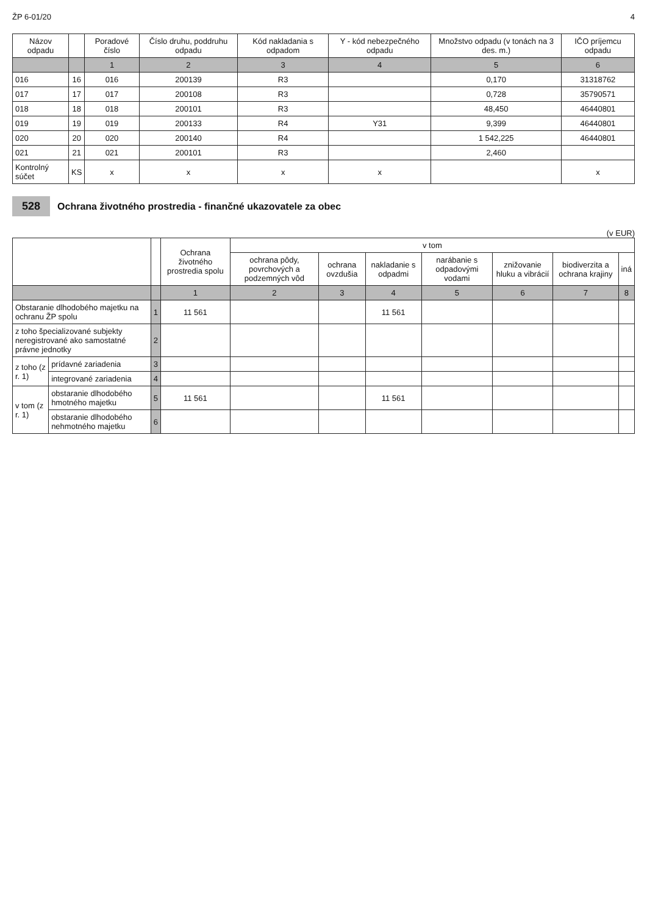ŽP 6-01/20 4
| Názov odpadu | | Poradové číslo | Číslo druhu, poddruhu odpadu | Kód nakladania s odpadom | Y - kód nebezpečného odpadu | Množstvo odpadu (v tonách na 3 des. m.) | IČO príjemcu odpadu |
| --- | --- | --- | --- | --- | --- | --- | --- |
| | | 1 | 2 | 3 | 4 | 5 | 6 |
| 016 | 16 | 016 | 200139 | R3 | | 0,170 | 31318762 |
| 017 | 17 | 017 | 200108 | R3 | | 0,728 | 35790571 |
| 018 | 18 | 018 | 200101 | R3 | | 48,450 | 46440801 |
| 019 | 19 | 019 | 200133 | R4 | Y31 | 9,399 | 46440801 |
| 020 | 20 | 020 | 200140 | R4 | | 1 542,225 | 46440801 |
| 021 | 21 | 021 | 200101 | R3 | | 2,460 | |
| Kontrolný súčet | KS | x | x | x | x | | x |
528 Ochrana životného prostredia - finančné ukazovatele za obec
(v EUR)
| | | | Ochrana životného prostredia spolu | v tom | | | | | | |
| --- | --- | --- | --- | --- | --- | --- | --- | --- | --- | --- |
| | | | | ochrana pôdy, povrchových a podzemných vôd | ochrana ovzdušia | nakladanie s odpadmi | narábanie s odpadovými vodami | znižovanie hluku a vibrácií | biodiverzita a ochrana krajiny | iná |
| | | | 1 | 2 | 3 | 4 | 5 | 6 | 7 | 8 |
| Obstaranie dlhodobého majetku na ochranu ŽP spolu | | 1 | 11 561 | | | 11 561 | | | | |
| z toho špecializované subjekty neregistrované ako samostatné právne jednotky | | 2 | | | | | | | | |
| z toho (z r. 1) | prídavné zariadenia | 3 | | | | | | | | |
| | integrované zariadenia | 4 | | | | | | | | |
| v tom (z r. 1) | obstaranie dlhodobého hmotného majetku | 5 | 11 561 | | | 11 561 | | | | |
| | obstaranie dlhodobého nehmotného majetku | 6 | | | | | | | | |